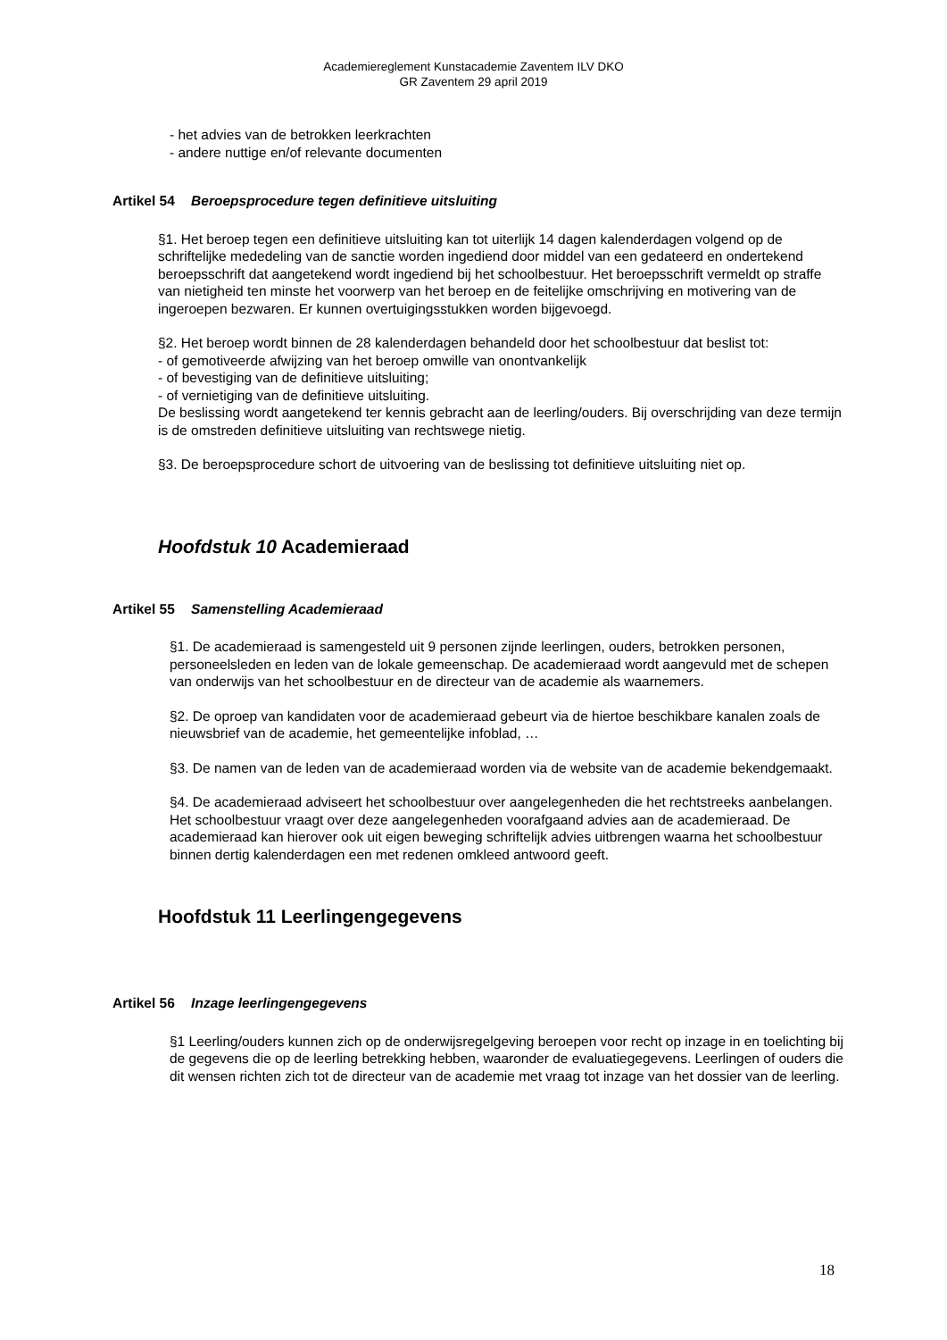Academiereglement Kunstacademie Zaventem ILV DKO
GR Zaventem 29 april 2019
- het advies van de betrokken leerkrachten
- andere nuttige en/of relevante documenten
Artikel 54 Beroepsprocedure tegen definitieve uitsluiting
§1. Het beroep tegen een definitieve uitsluiting kan tot uiterlijk 14 dagen kalenderdagen volgend op de schriftelijke mededeling van de sanctie worden ingediend door middel van een gedateerd en ondertekend beroepsschrift dat aangetekend wordt ingediend bij het schoolbestuur. Het beroepsschrift vermeldt op straffe van nietigheid ten minste het voorwerp van het beroep en de feitelijke omschrijving en motivering van de ingeroepen bezwaren. Er kunnen overtuigingsstukken worden bijgevoegd.
§2. Het beroep wordt binnen de 28 kalenderdagen behandeld door het schoolbestuur dat beslist tot:
- of gemotiveerde afwijzing van het beroep omwille van onontvankelijk
- of bevestiging van de definitieve uitsluiting;
- of vernietiging van de definitieve uitsluiting.
De beslissing wordt aangetekend ter kennis gebracht aan de leerling/ouders. Bij overschrijding van deze termijn is de omstreden definitieve uitsluiting van rechtswege nietig.
§3. De beroepsprocedure schort de uitvoering van de beslissing tot definitieve uitsluiting niet op.
Hoofdstuk 10 Academieraad
Artikel 55 Samenstelling Academieraad
§1. De academieraad is samengesteld uit 9 personen zijnde leerlingen, ouders, betrokken personen, personeelsleden en leden van de lokale gemeenschap. De academieraad wordt aangevuld met de schepen van onderwijs van het schoolbestuur en de directeur van de academie als waarnemers.
§2. De oproep van kandidaten voor de academieraad gebeurt via de hiertoe beschikbare kanalen zoals de nieuwsbrief van de academie, het gemeentelijke infoblad, …
§3. De namen van de leden van de academieraad worden via de website van de academie bekendgemaakt.
§4. De academieraad adviseert het schoolbestuur over aangelegenheden die het rechtstreeks aanbelangen. Het schoolbestuur vraagt over deze aangelegenheden voorafgaand advies aan de academieraad. De academieraad kan hierover ook uit eigen beweging schriftelijk advies uitbrengen waarna het schoolbestuur binnen dertig kalenderdagen een met redenen omkleed antwoord geeft.
Hoofdstuk 11 Leerlingengegevens
Artikel 56 Inzage leerlingengegevens
§1 Leerling/ouders kunnen zich op de onderwijsregelgeving beroepen voor recht op inzage in en toelichting bij de gegevens die op de leerling betrekking hebben, waaronder de evaluatiegegevens. Leerlingen of ouders die dit wensen richten zich tot de directeur van de academie met vraag tot inzage van het dossier van de leerling.
18